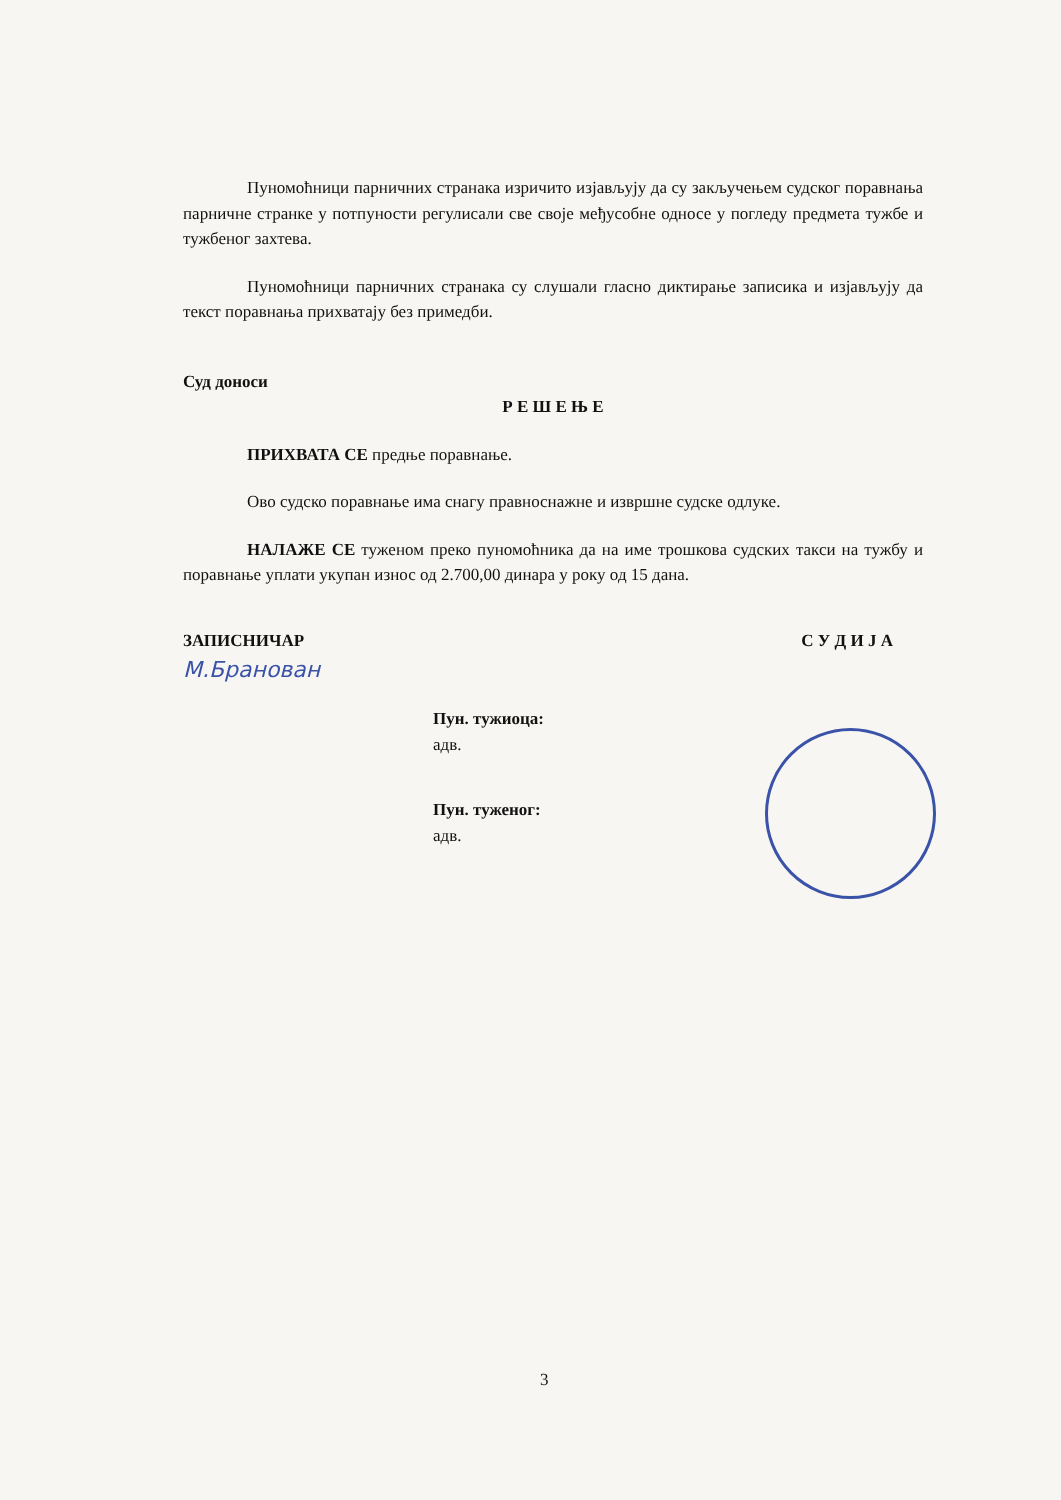Пуномоћници парничних странака изричито изјављују да су закључењем судског поравнања парничне странке у потпуности регулисали све своје међусобне односе у погледу предмета тужбе и тужбеног захтева.
Пуномоћници парничних странака су слушали гласно диктирање записика и изјављују да текст поравнања прихватају без примедби.
Суд доноси
Р Е Ш Е Њ Е
ПРИХВАТА СЕ предње поравнање.
Ово судско поравнање има снагу правноснажне и извршне судске одлуке.
НАЛАЖЕ СЕ туженом преко пуномоћника да на име трошкова судских такси на тужбу и поравнање уплати укупан износ од 2.700,00 динара у року од 15 дана.
ЗАПИСНИЧАР С У Д И Ј А
М.Бранован
Пун. тужиоца:
адв.
Пун. туженог:
адв.
3